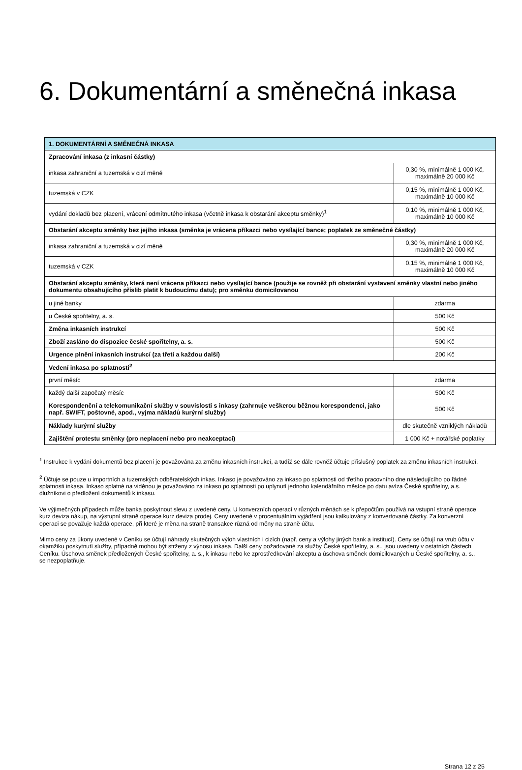6. Dokumentární a směnečná inkasa
| 1. DOKUMENTÁRNÍ A SMĚNEČNÁ INKASA | |
| Zpracování inkasa (z inkasní částky) | |
| inkasa zahraniční a tuzemská v cizí měně | 0,30 %, minimálně 1 000 Kč, maximálně 20 000 Kč |
| tuzemská v CZK | 0,15 %, minimálně 1 000 Kč, maximálně 10 000 Kč |
| vydání dokladů bez placení, vrácení odmítnutého inkasa (včetně inkasa k obstarání akceptu směnky)<sup>1</sup> | 0,10 %, minimálně 1 000 Kč, maximálně 10 000 Kč |
| Obstarání akceptu směnky bez jejího inkasa (směnka je vrácena příkazci nebo vysílající bance; poplatek ze směnečné částky) | |
| inkasa zahraniční a tuzemská v cizí měně | 0,30 %, minimálně 1 000 Kč, maximálně 20 000 Kč |
| tuzemská v CZK | 0,15 %, minimálně 1 000 Kč, maximálně 10 000 Kč |
| Obstarání akceptu směnky, která není vrácena příkazci nebo vysílající bance (použije se rovněž při obstarání vystavení směnky vlastní nebo jiného dokumentu obsahujícího příslib platit k budoucímu datu); pro směnku domicilovanou | |
| u jiné banky | zdarma |
| u České spořitelny, a. s. | 500 Kč |
| Změna inkasních instrukcí | 500 Kč |
| Zboží zasláno do dispozice české spořitelny, a. s. | 500 Kč |
| Urgence plnění inkasních instrukcí (za třetí a každou další) | 200 Kč |
| Vedení inkasa po splatnosti<sup>2</sup> | |
| první měsíc | zdarma |
| každý další započatý měsíc | 500 Kč |
| Korespondenční a telekomunikační služby v souvislosti s inkasy (zahrnuje veškerou běžnou korespondenci, jako např. SWIFT, poštovné, apod., vyjma nákladů kurýrní služby) | 500 Kč |
| Náklady kurýrní služby | dle skutečně vzniklých nákladů |
| Zajištění protestu směnky (pro neplacení nebo pro neakceptaci) | 1 000 Kč + notářské poplatky |
<sup>1</sup> Instrukce k vydání dokumentů bez placení je považována za změnu inkasních instrukcí, a tudíž se dále rovněž účtuje příslušný poplatek za změnu inkasních instrukcí.
<sup>2</sup> Účtuje se pouze u importních a tuzemských odběratelských inkas. Inkaso je považováno za inkaso po splatnosti od třetího pracovního dne následujícího po řádné splatnosti inkasa. Inkaso splatné na viděnou je považováno za inkaso po splatnosti po uplynutí jednoho kalendářního měsíce po datu avíza České spořitelny, a.s. dlužníkovi o předložení dokumentů k inkasu.
Ve výjimečných případech může banka poskytnout slevu z uvedené ceny. U konverzních operací v různých měnách se k přepočtům používá na vstupní straně operace kurz deviza nákup, na výstupní straně operace kurz deviza prodej. Ceny uvedené v procentuálním vyjádření jsou kalkulovány z konvertované částky. Za konverzní operaci se považuje každá operace, při které je měna na straně transakce různá od měny na straně účtu.
Mimo ceny za úkony uvedené v Ceníku se účtují náhrady skutečných výloh vlastních i cizích (např. ceny a výlohy jiných bank a institucí). Ceny se účtují na vrub účtu v okamžiku poskytnutí služby, případně mohou být strženy z výnosu inkasa. Další ceny požadované za služby České spořitelny, a. s., jsou uvedeny v ostatních částech Ceníku. Úschova směnek předložených České spořitelny, a. s., k inkasu nebo ke zprostředkování akceptu a úschova směnek domicilovaných u České spořitelny, a. s., se nezpoplatňuje.
Strana 12 z 25